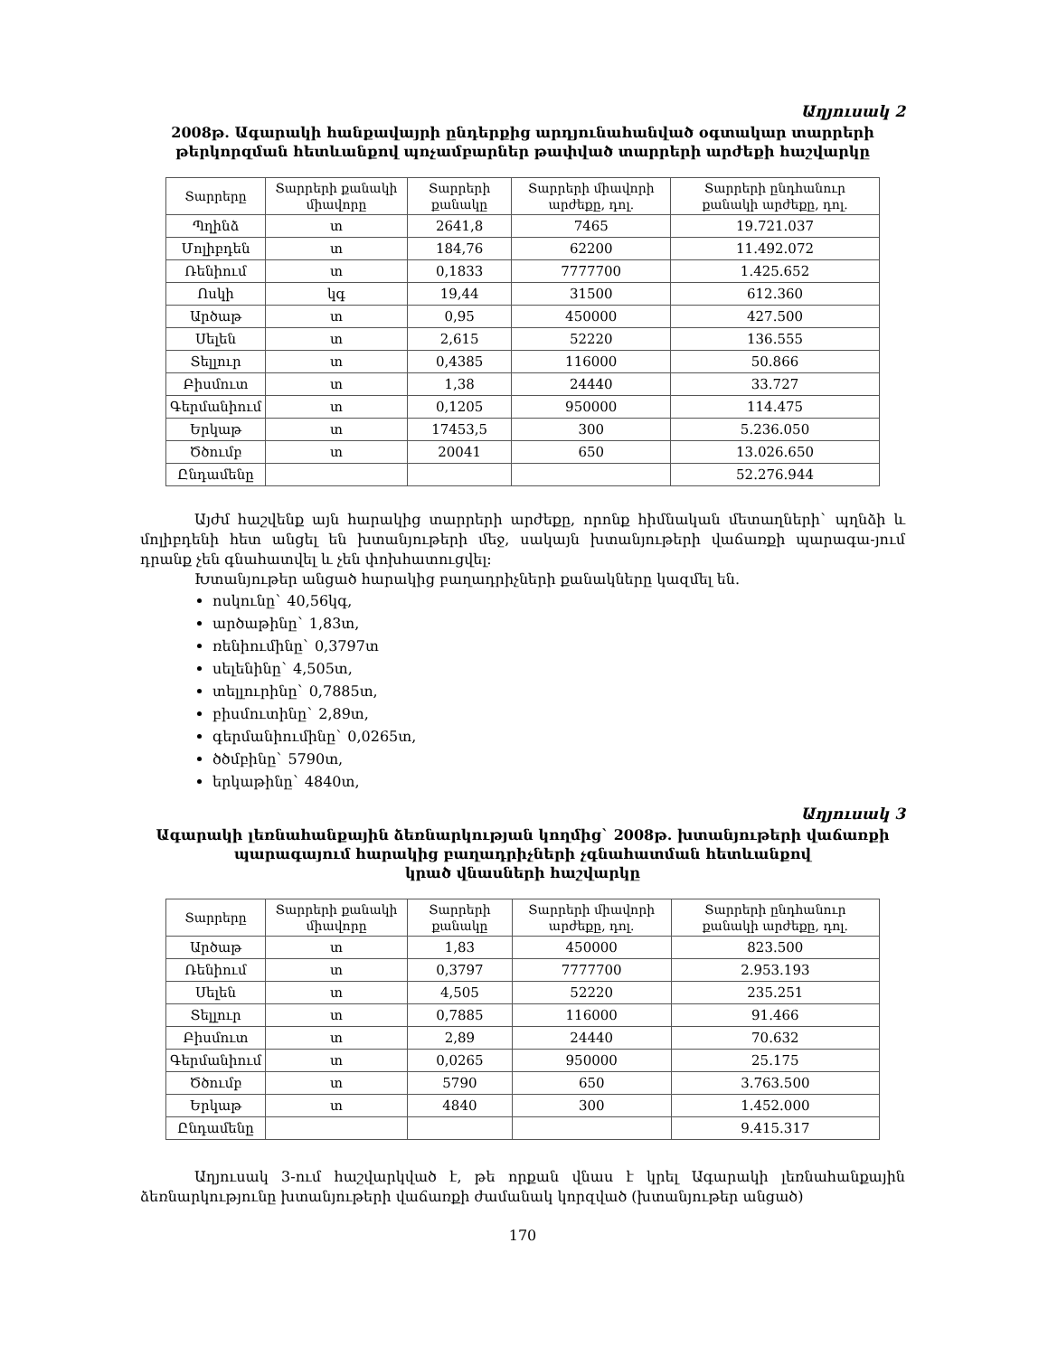Աղյուսակ 2
2008թ. Ագարակի հանքավայրի ընդերքից արդյունահանված օգտակար տարրերի թերկորզման հետևանքով պոչամբարներ թափված տարրերի արժեքի հաշվարկը
| Տարրերը | Տարրերի քանակի միավորը | Տարրերի քանակը | Տարրերի միավորի արժեքը, դոլ. | Տարրերի ընդհանուր քանակի արժեքը, դոլ. |
| --- | --- | --- | --- | --- |
| Պղինձ | տ | 2641,8 | 7465 | 19.721.037 |
| Մոլիբդեն | տ | 184,76 | 62200 | 11.492.072 |
| Ռենիում | տ | 0,1833 | 7777700 | 1.425.652 |
| Ոսկի | կգ | 19,44 | 31500 | 612.360 |
| Արծաթ | տ | 0,95 | 450000 | 427.500 |
| Սելեն | տ | 2,615 | 52220 | 136.555 |
| Տելլուր | տ | 0,4385 | 116000 | 50.866 |
| Բիսմուտ | տ | 1,38 | 24440 | 33.727 |
| Գերմանիում | տ | 0,1205 | 950000 | 114.475 |
| Երկաթ | տ | 17453,5 | 300 | 5.236.050 |
| Ծծումբ | տ | 20041 | 650 | 13.026.650 |
| Ընդամենը | | | | 52.276.944 |
Այժմ հաշվենք այն հարակից տարրերի արժեքը, որոնք հիմնական մետաղների` պղնձի և մոլիբդենի հետ անցել են խտանյութերի մեջ, սակայն խտանյութերի վաճառքի պարագա-յում դրանք չեն գնահատվել և չեն փոխհատուցվել:
Խտանյութեր անցած հարակից բաղադրիչների քանակները կազմել են.
ոսկունը` 40,56կգ,
արծաթինը` 1,83տ,
ռենիումինը` 0,3797տ
սելենինը` 4,505տ,
տելլուրինը` 0,7885տ,
բիսմուտինը` 2,89տ,
գերմանիումինը` 0,0265տ,
ծծմբինը` 5790տ,
երկաթինը` 4840տ,
Աղյուսակ 3
Ագարակի լեռնահանքային ձեռնարկության կողմից` 2008թ. խտանյութերի վաճառքի պարագայում հարակից բաղադրիչների չգնահատման հետևանքով
կրած վնասների հաշվարկը
| Տարրերը | Տարրերի քանակի միավորը | Տարրերի քանակը | Տարրերի միավորի արժեքը, դոլ. | Տարրերի ընդհանուր քանակի արժեքը, դոլ. |
| --- | --- | --- | --- | --- |
| Արծաթ | տ | 1,83 | 450000 | 823.500 |
| Ռենիում | տ | 0,3797 | 7777700 | 2.953.193 |
| Սելեն | տ | 4,505 | 52220 | 235.251 |
| Տելլուր | տ | 0,7885 | 116000 | 91.466 |
| Բիսմուտ | տ | 2,89 | 24440 | 70.632 |
| Գերմանիում | տ | 0,0265 | 950000 | 25.175 |
| Ծծումբ | տ | 5790 | 650 | 3.763.500 |
| Երկաթ | տ | 4840 | 300 | 1.452.000 |
| Ընդամենը | | | | 9.415.317 |
Աղյուսակ 3-ում հաշվարկված է, թե որքան վնաս է կրել Ագարակի լեռնահանքային ձեռնարկությունը խտանյութերի վաճառքի ժամանակ կորզված (խտանյութեր անցած)
170